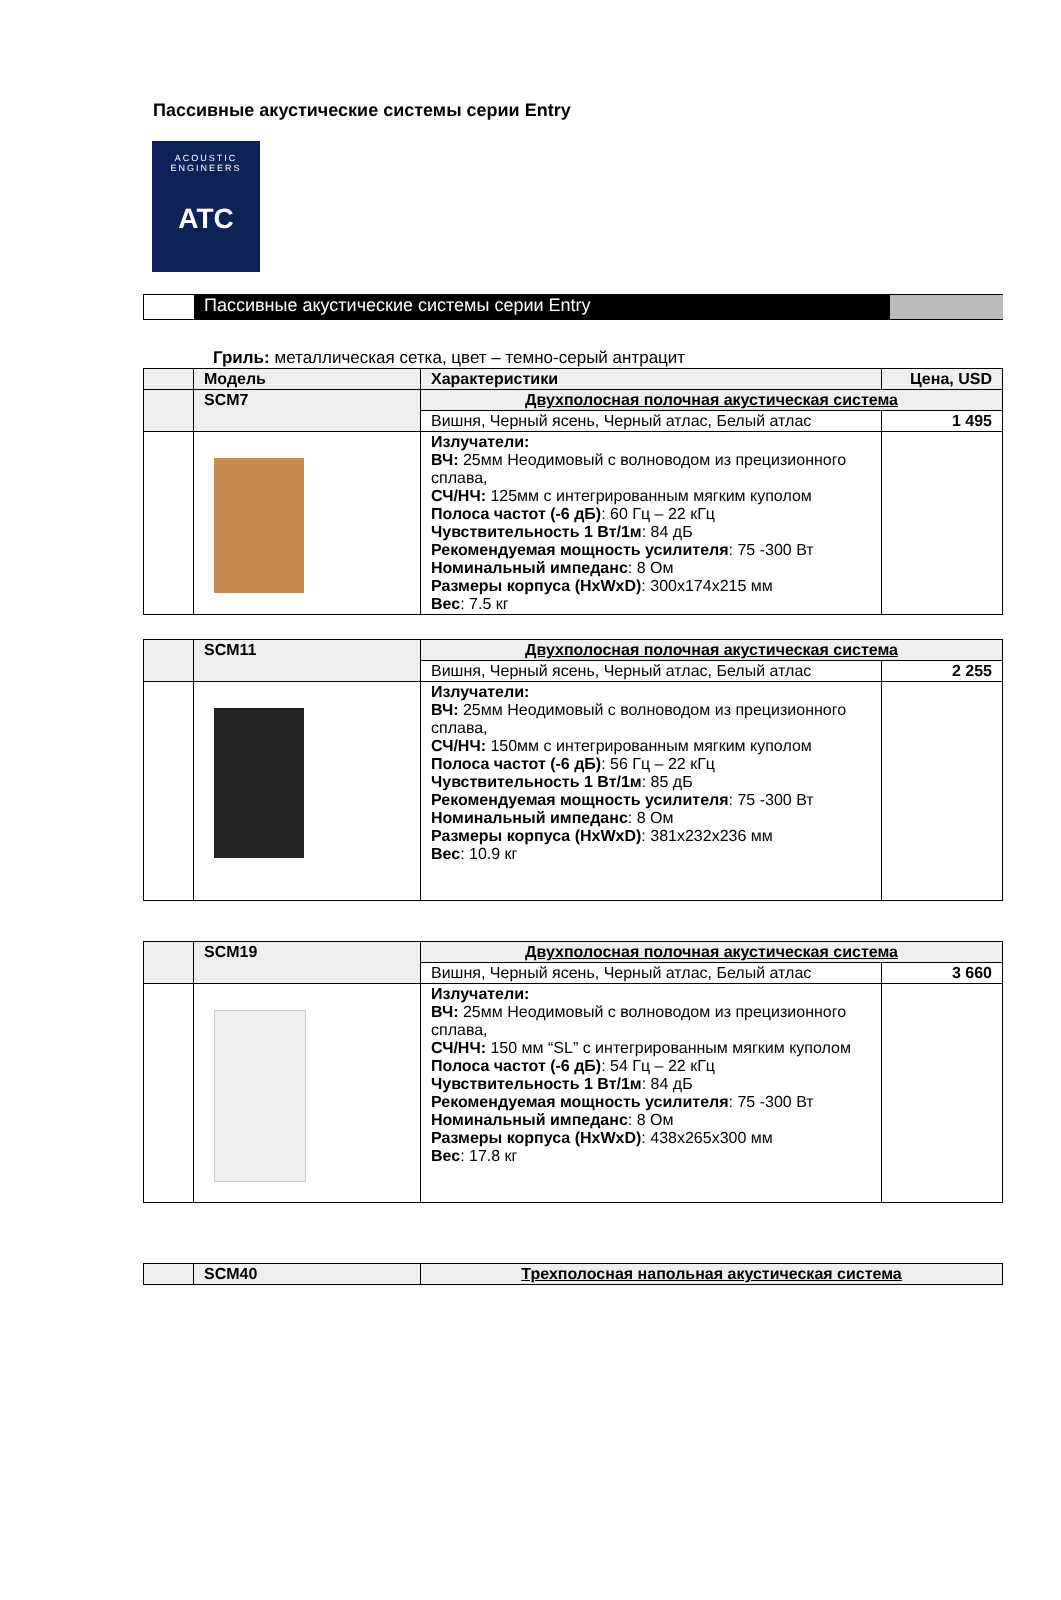Пассивные акустические системы серии Entry
ACOUSTIC
ENGINEERS
ATC
Пассивные акустические системы серии Entry
Гриль: металлическая сетка, цвет – темно-серый антрацит
| | Модель | Характеристики | Цена, USD |
| --- | --- | --- | --- |
| | SCM7 | Двухполосная полочная акустическая система | |
| | | Вишня, Черный ясень, Черный атлас, Белый атлас | 1 495 |
| | | Излучатели: ВЧ: 25мм Неодимовый с волноводом из прецизионного сплава, СЧ/НЧ: 125мм с интегрированным мягким куполом Полоса частот (-6 дБ) : 60 Гц – 22 кГц Чувствительность 1 Вт/1м : 84 дБ Рекомендуемая мощность усилителя : 75 -300 Вт Номинальный импеданс : 8 Ом Размеры корпуса (HxWxD) : 300x174x215 мм Вес : 7.5 кг | |
| | SCM11 | Двухполосная полочная акустическая система | |
| | | Вишня, Черный ясень, Черный атлас, Белый атлас | 2 255 |
| | | Излучатели: ВЧ: 25мм Неодимовый с волноводом из прецизионного сплава, СЧ/НЧ: 150мм с интегрированным мягким куполом Полоса частот (-6 дБ) : 56 Гц – 22 кГц Чувствительность 1 Вт/1м : 85 дБ Рекомендуемая мощность усилителя : 75 -300 Вт Номинальный импеданс : 8 Ом Размеры корпуса (HxWxD) : 381x232x236 мм Вес : 10.9 кг | |
| | SCM19 | Двухполосная полочная акустическая система | |
| | | Вишня, Черный ясень, Черный атлас, Белый атлас | 3 660 |
| | | Излучатели: ВЧ: 25мм Неодимовый с волноводом из прецизионного сплава, СЧ/НЧ: 150 мм “SL” с интегрированным мягким куполом Полоса частот (-6 дБ) : 54 Гц – 22 кГц Чувствительность 1 Вт/1м : 84 дБ Рекомендуемая мощность усилителя : 75 -300 Вт Номинальный импеданс : 8 Ом Размеры корпуса (HxWxD) : 438x265x300 мм Вес : 17.8 кг | |
| | SCM40 | Трехполосная напольная акустическая система |